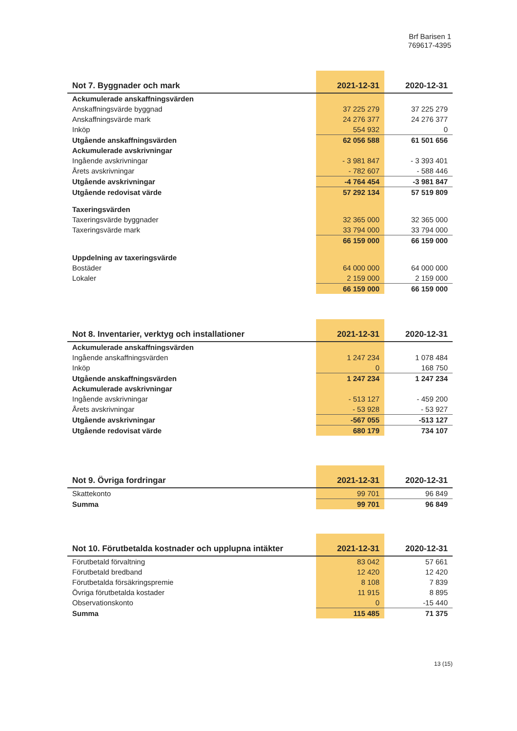Brf Barisen 1
769617-4395
| Not 7. Byggnader och mark | 2021-12-31 | 2020-12-31 |
| --- | --- | --- |
| Ackumulerade anskaffningsvärden | | |
| Anskaffningsvärde byggnad | 37 225 279 | 37 225 279 |
| Anskaffningsvärde mark | 24 276 377 | 24 276 377 |
| Inköp | 554 932 | 0 |
| Utgående anskaffningsvärden | 62 056 588 | 61 501 656 |
| Ackumulerade avskrivningar | | |
| Ingående avskrivningar | - 3 981 847 | - 3 393 401 |
| Årets avskrivningar | - 782 607 | - 588 446 |
| Utgående avskrivningar | -4 764 454 | -3 981 847 |
| Utgående redovisat värde | 57 292 134 | 57 519 809 |
| Taxeringsvärden | | |
| Taxeringsvärde byggnader | 32 365 000 | 32 365 000 |
| Taxeringsvärde mark | 33 794 000 | 33 794 000 |
| | 66 159 000 | 66 159 000 |
| Uppdelning av taxeringsvärde | | |
| Bostäder | 64 000 000 | 64 000 000 |
| Lokaler | 2 159 000 | 2 159 000 |
| | 66 159 000 | 66 159 000 |
| Not 8. Inventarier, verktyg och installationer | 2021-12-31 | 2020-12-31 |
| --- | --- | --- |
| Ackumulerade anskaffningsvärden | | |
| Ingående anskaffningsvärden | 1 247 234 | 1 078 484 |
| Inköp | 0 | 168 750 |
| Utgående anskaffningsvärden | 1 247 234 | 1 247 234 |
| Ackumulerade avskrivningar | | |
| Ingående avskrivningar | - 513 127 | - 459 200 |
| Årets avskrivningar | - 53 928 | - 53 927 |
| Utgående avskrivningar | -567 055 | -513 127 |
| Utgående redovisat värde | 680 179 | 734 107 |
| Not 9. Övriga fordringar | 2021-12-31 | 2020-12-31 |
| --- | --- | --- |
| Skattekonto | 99 701 | 96 849 |
| Summa | 99 701 | 96 849 |
| Not 10. Förutbetalda kostnader och upplupna intäkter | 2021-12-31 | 2020-12-31 |
| --- | --- | --- |
| Förutbetald förvaltning | 83 042 | 57 661 |
| Förutbetald bredband | 12 420 | 12 420 |
| Förutbetalda försäkringspremie | 8 108 | 7 839 |
| Övriga förutbetalda kostader | 11 915 | 8 895 |
| Observationskonto | 0 | -15 440 |
| Summa | 115 485 | 71 375 |
13 (15)